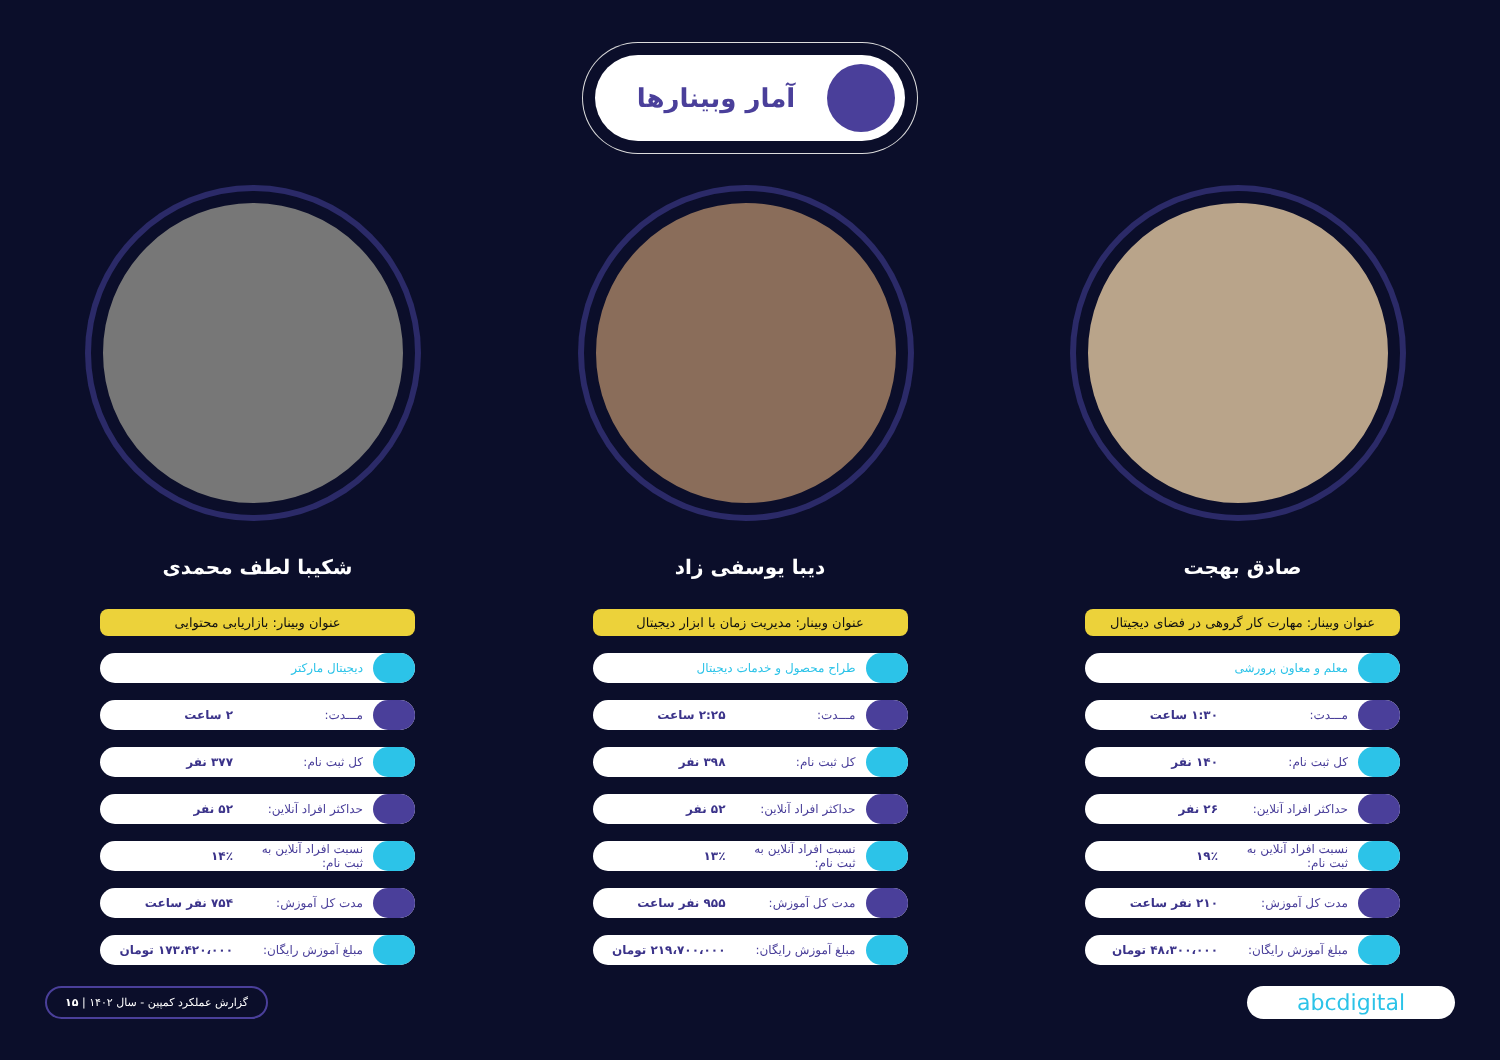آمار وبینارها
صادق بهجت
عنوان وبینار: مهارت کار گروهی در فضای دیجیتال
معلم و معاون پرورشی
مـــدت: ۱:۳۰ ساعت
کل ثبت نام: ۱۴۰ نفر
حداکثر افراد آنلاین: ۲۶ نفر
نسبت افراد آنلاین به ثبت نام: ۱۹٪
مدت کل آموزش: ۲۱۰ نفر ساعت
مبلغ آموزش رایگان: ۴۸،۳۰۰،۰۰۰ تومان
دیبا یوسفی زاد
عنوان وبینار: مدیریت زمان با ابزار دیجیتال
طراح محصول و خدمات دیجیتال
مـــدت: ۲:۲۵ ساعت
کل ثبت نام: ۳۹۸ نفر
حداکثر افراد آنلاین: ۵۲ نفر
نسبت افراد آنلاین به ثبت نام: ۱۳٪
مدت کل آموزش: ۹۵۵ نفر ساعت
مبلغ آموزش رایگان: ۲۱۹،۷۰۰،۰۰۰ تومان
شکیبا لطف محمدی
عنوان وبینار: بازاریابی محتوایی
دیجیتال مارکتر
مـــدت: ۲ ساعت
کل ثبت نام: ۳۷۷ نفر
حداکثر افراد آنلاین: ۵۲ نفر
نسبت افراد آنلاین به ثبت نام: ۱۴٪
مدت کل آموزش: ۷۵۴ نفر ساعت
مبلغ آموزش رایگان: ۱۷۳،۴۲۰،۰۰۰ تومان
۱۵ | گزارش عملکرد کمپین - سال ۱۴۰۲
abcdigital